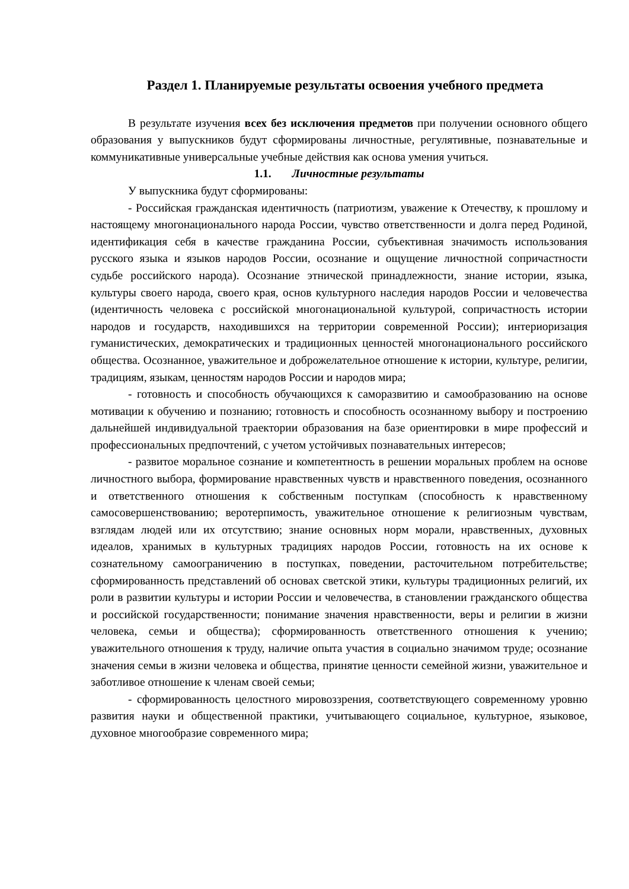Раздел 1. Планируемые результаты освоения учебного предмета
В результате изучения всех без исключения предметов при получении основного общего образования у выпускников будут сформированы личностные, регулятивные, познавательные и коммуникативные универсальные учебные действия как основа умения учиться.
1.1. Личностные результаты
У выпускника будут сформированы:
- Российская гражданская идентичность (патриотизм, уважение к Отечеству, к прошлому и настоящему многонационального народа России, чувство ответственности и долга перед Родиной, идентификация себя в качестве гражданина России, субъективная значимость использования русского языка и языков народов России, осознание и ощущение личностной сопричастности судьбе российского народа). Осознание этнической принадлежности, знание истории, языка, культуры своего народа, своего края, основ культурного наследия народов России и человечества (идентичность человека с российской многонациональной культурой, сопричастность истории народов и государств, находившихся на территории современной России); интериоризация гуманистических, демократических и традиционных ценностей многонационального российского общества. Осознанное, уважительное и доброжелательное отношение к истории, культуре, религии, традициям, языкам, ценностям народов России и народов мира;
- готовность и способность обучающихся к саморазвитию и самообразованию на основе мотивации к обучению и познанию; готовность и способность осознанному выбору и построению дальнейшей индивидуальной траектории образования на базе ориентировки в мире профессий и профессиональных предпочтений, с учетом устойчивых познавательных интересов;
- развитое моральное сознание и компетентность в решении моральных проблем на основе личностного выбора, формирование нравственных чувств и нравственного поведения, осознанного и ответственного отношения к собственным поступкам (способность к нравственному самосовершенствованию; веротерпимость, уважительное отношение к религиозным чувствам, взглядам людей или их отсутствию; знание основных норм морали, нравственных, духовных идеалов, хранимых в культурных традициях народов России, готовность на их основе к сознательному самоограничению в поступках, поведении, расточительном потребительстве; сформированность представлений об основах светской этики, культуры традиционных религий, их роли в развитии культуры и истории России и человечества, в становлении гражданского общества и российской государственности; понимание значения нравственности, веры и религии в жизни человека, семьи и общества); сформированность ответственного отношения к учению; уважительного отношения к труду, наличие опыта участия в социально значимом труде; осознание значения семьи в жизни человека и общества, принятие ценности семейной жизни, уважительное и заботливое отношение к членам своей семьи;
- сформированность целостного мировоззрения, соответствующего современному уровню развития науки и общественной практики, учитывающего социальное, культурное, языковое, духовное многообразие современного мира;